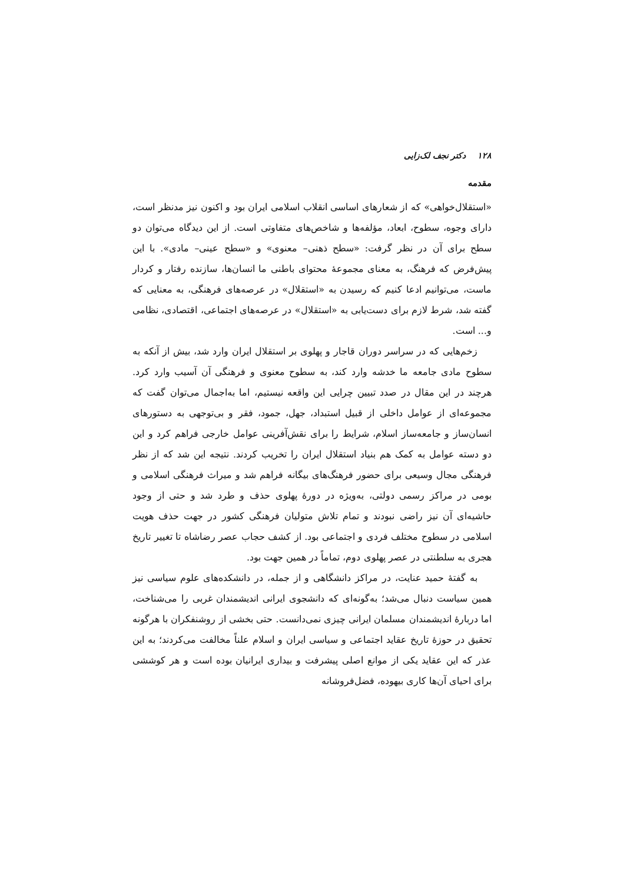۱۲۸ دکتر نجف لک‌زایی
مقدمه
«استقلال‌خواهی» که از شعارهای اساسی انقلاب اسلامی ایران بود و اکنون نیز مدنظر است، دارای وجوه، سطوح، ابعاد، مؤلفه‌ها و شاخص‌های متفاوتی است. از این دیدگاه می‌توان دو سطح برای آن در نظر گرفت: «سطح ذهنی– معنوی» و «سطح عینی– مادی». با این پیش‌فرض که فرهنگ، به معنای مجموعهٔ محتوای باطنی ما انسان‌ها، سازنده رفتار و کردار ماست، می‌توانیم ادعا کنیم که رسیدن به «استقلال» در عرصه‌های فرهنگی، به معنایی که گفته شد، شرط لازم برای دست‌یابی به «استقلال» در عرصه‌های اجتماعی، اقتصادی، نظامی و... است.
زخم‌هایی که در سراسر دوران قاجار و پهلوی بر استقلال ایران وارد شد، بیش از آنکه به سطوح مادی جامعه ما خدشه وارد کند، به سطوح معنوی و فرهنگی آن آسیب وارد کرد. هرچند در این مقال در صدد تبیین چرایی این واقعه نیستیم، اما به‌اجمال می‌توان گفت که مجموعه‌ای از عوامل داخلی از قبیل استبداد، جهل، جمود، فقر و بی‌توجهی به دستورهای انسان‌ساز و جامعه‌ساز اسلام، شرایط را برای نقش‌آفرینی عوامل خارجی فراهم کرد و این دو دسته عوامل به کمک هم بنیاد استقلال ایران را تخریب کردند. نتیجه این شد که از نظر فرهنگی مجال وسیعی برای حضور فرهنگ‌های بیگانه فراهم شد و میراث فرهنگی اسلامی و بومی در مراکز رسمی دولتی، به‌ویژه در دورهٔ پهلوی حذف و طرد شد و حتی از وجود حاشیه‌ای آن نیز راضی نبودند و تمام تلاش متولیان فرهنگی کشور در جهت حذف هویت اسلامی در سطوح مختلف فردی و اجتماعی بود. از کشف حجاب عصر رضاشاه تا تغییر تاریخ هجری به سلطنتی در عصر پهلوی دوم، تماماً در همین جهت بود.
به گفتهٔ حمید عنایت، در مراکز دانشگاهی و از جمله، در دانشکده‌های علوم سیاسی نیز همین سیاست دنبال می‌شد؛ به‌گونه‌ای که دانشجوی ایرانی اندیشمندان غربی را می‌شناخت، اما دربارهٔ اندیشمندان مسلمان ایرانی چیزی نمی‌دانست. حتی بخشی از روشنفکران با هرگونه تحقیق در حوزهٔ تاریخ عقاید اجتماعی و سیاسی ایران و اسلام علناً مخالفت می‌کردند؛ به این عذر که این عقاید یکی از موانع اصلی پیشرفت و بیداری ایرانیان بوده است و هر کوششی برای احیای آن‌ها کاری بیهوده، فضل‌فروشانه